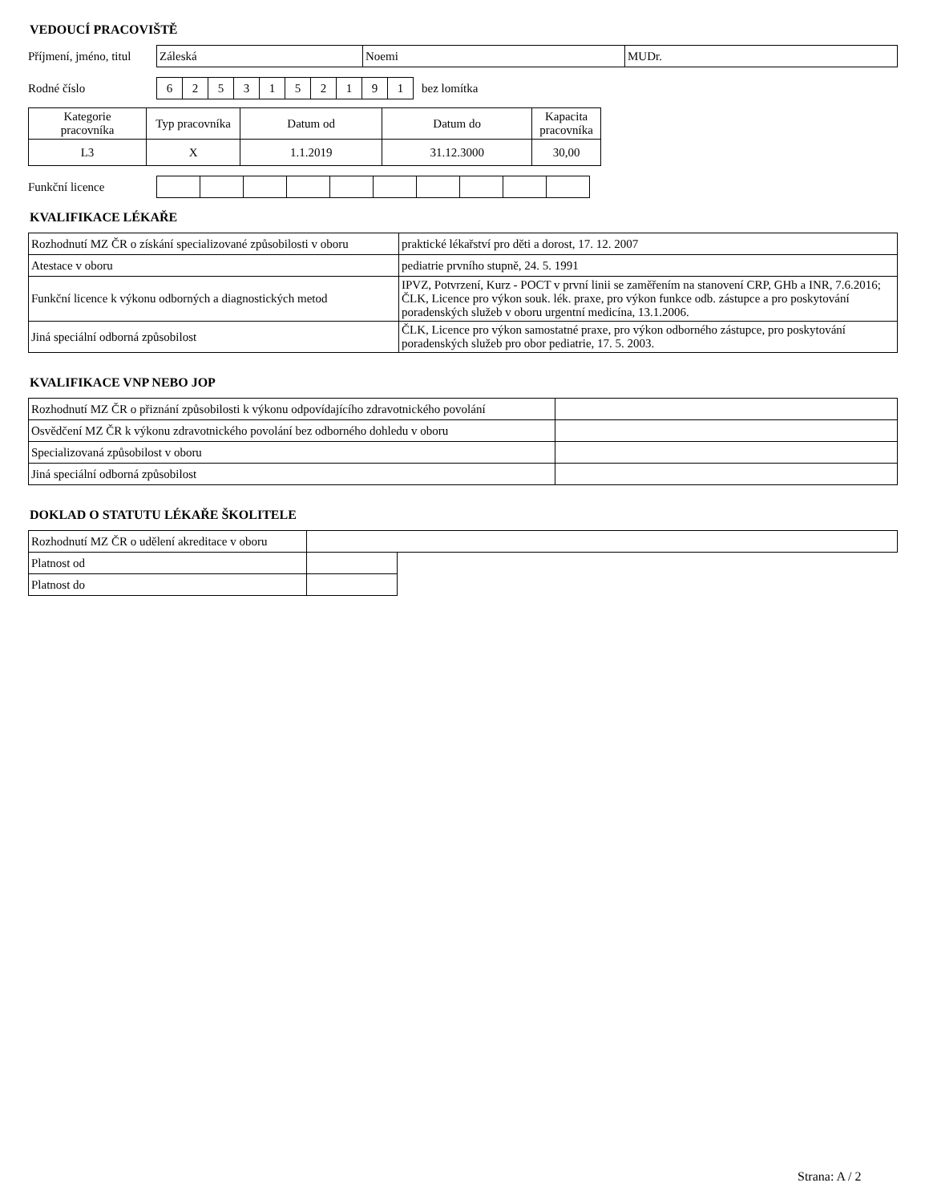VEDOUCÍ PRACOVIŠTĚ
Příjmení, jméno, titul
| Záleská | Noemi | MUDr. |
Rodné číslo
| 6 | 2 | 5 | 3 | 1 | 5 | 2 | 1 | 9 | 1 |
bez lomítka
| Kategorie pracovníka | Typ pracovníka | Datum od | Datum do | Kapacita pracovníka |
| --- | --- | --- | --- | --- |
| L3 | X | 1.1.2019 | 31.12.3000 | 30,00 |
Funkční licence
KVALIFIKACE LÉKAŘE
| Rozhodnutí MZ ČR o získání specializované způsobilosti v oboru | praktické lékařství pro děti a dorost, 17. 12. 2007 |
| Atestace v oboru | pediatrie prvního stupně, 24. 5. 1991 |
| Funkční licence k výkonu odborných a diagnostických metod | IPVZ, Potvrzení, Kurz - POCT v první linii se zaměřením na stanovení CRP, GHb a INR, 7.6.2016; ČLK, Licence pro výkon souk. lék. praxe, pro výkon funkce odb. zástupce a pro poskytování poradenských služeb v oboru urgentní medicína, 13.1.2006. |
| Jiná speciální odborná způsobilost | ČLK, Licence pro výkon samostatné praxe, pro výkon odborného zástupce, pro poskytování poradenských služeb pro obor pediatrie, 17. 5. 2003. |
KVALIFIKACE VNP NEBO JOP
| Rozhodnutí MZ ČR o přiznání způsobilosti k výkonu odpovídajícího zdravotnického povolání | |
| Osvědčení MZ ČR k výkonu zdravotnického povolání bez odborného dohledu v oboru | |
| Specializovaná způsobilost v oboru | |
| Jiná speciální odborná způsobilost | |
DOKLAD O STATUTU LÉKAŘE ŠKOLITELE
| Rozhodnutí MZ ČR o udělení akreditace v oboru | |
| Platnost od | |
| Platnost do | |
Strana: A / 2